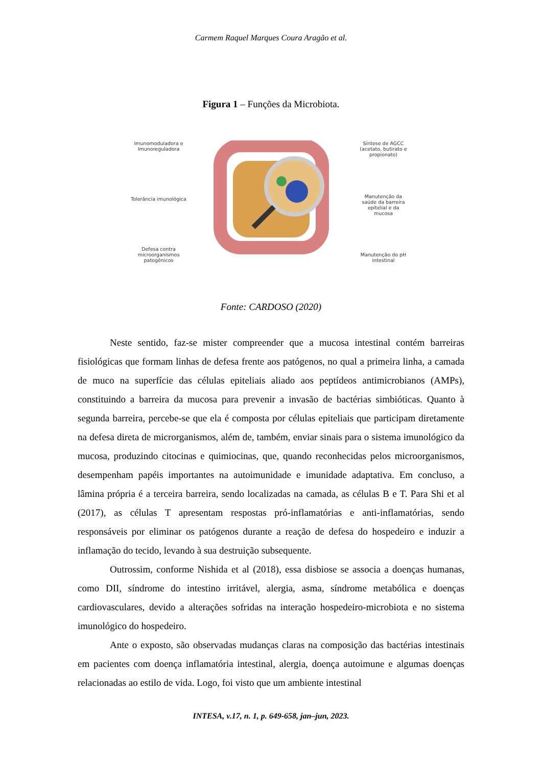Carmem Raquel Marques Coura Aragão et al.
Figura 1 – Funções da Microbiota.
Imunomoduladora e
Imunoreguladora
Tolerância imunológica
Defesa contra
microorganismos
patogênicos
Síntese de AGCC
(acetato, butirato e
propionato)
Manutenção da
saúde da barreira
epitelial e da
mucosa
Manutenção do pH
intestinal
Fonte: CARDOSO (2020)
Neste sentido, faz-se mister compreender que a mucosa intestinal contém barreiras fisiológicas que formam linhas de defesa frente aos patógenos, no qual a primeira linha, a camada de muco na superfície das células epiteliais aliado aos peptídeos antimicrobianos (AMPs), constituindo a barreira da mucosa para prevenir a invasão de bactérias simbióticas. Quanto à segunda barreira, percebe-se que ela é composta por células epiteliais que participam diretamente na defesa direta de microrganismos, além de, também, enviar sinais para o sistema imunológico da mucosa, produzindo citocinas e quimiocinas, que, quando reconhecidas pelos microorganismos, desempenham papéis importantes na autoimunidade e imunidade adaptativa. Em concluso, a lâmina própria é a terceira barreira, sendo localizadas na camada, as células B e T. Para Shi et al (2017), as células T apresentam respostas pró-inflamatórias e anti-inflamatórias, sendo responsáveis por eliminar os patógenos durante a reação de defesa do hospedeiro e induzir a inflamação do tecido, levando à sua destruição subsequente.
Outrossim, conforme Nishida et al (2018), essa disbiose se associa a doenças humanas, como DII, síndrome do intestino irritável, alergia, asma, síndrome metabólica e doenças cardiovasculares, devido a alterações sofridas na interação hospedeiro-microbiota e no sistema imunológico do hospedeiro.
Ante o exposto, são observadas mudanças claras na composição das bactérias intestinais em pacientes com doença inflamatória intestinal, alergia, doença autoimune e algumas doenças relacionadas ao estilo de vida. Logo, foi visto que um ambiente intestinal
INTESA, v.17, n. 1, p. 649-658, jan–jun, 2023.